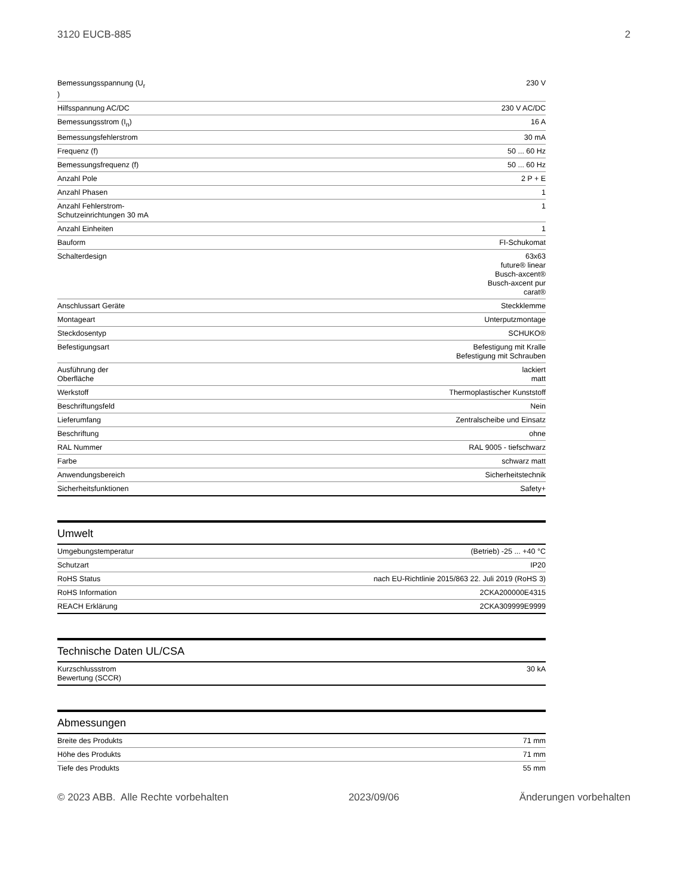3120 EUCB-885 2
| Bemessungsspannung (U<sub>r</sub> ) | 230 V |
| Hilfsspannung AC/DC | 230 V AC/DC |
| Bemessungsstrom (I<sub>n</sub>) | 16 A |
| Bemessungsfehlerstrom | 30 mA |
| Frequenz (f) | 50 ... 60 Hz |
| Bemessungsfrequenz (f) | 50 ... 60 Hz |
| Anzahl Pole | 2 P + E |
| Anzahl Phasen | 1 |
| Anzahl Fehlerstrom-Schutzeinrichtungen 30 mA | 1 |
| Anzahl Einheiten | 1 |
| Bauform | FI-Schukomat |
| Schalterdesign | 63x63 future® linear Busch-axcent® Busch-axcent pur carat® |
| Anschlussart Geräte | Steckklemme |
| Montageart | Unterputzmontage |
| Steckdosentyp | SCHUKO® |
| Befestigungsart | Befestigung mit Kralle Befestigung mit Schrauben |
| Ausführung der Oberfläche | lackiert matt |
| Werkstoff | Thermoplastischer Kunststoff |
| Beschriftungsfeld | Nein |
| Lieferumfang | Zentralscheibe und Einsatz |
| Beschriftung | ohne |
| RAL Nummer | RAL 9005 - tiefschwarz |
| Farbe | schwarz matt |
| Anwendungsbereich | Sicherheitstechnik |
| Sicherheitsfunktionen | Safety+ |
Umwelt
| Umgebungstemperatur | (Betrieb) -25 ... +40 °C |
| Schutzart | IP20 |
| RoHS Status | nach EU-Richtlinie 2015/863 22. Juli 2019 (RoHS 3) |
| RoHS Information | 2CKA200000E4315 |
| REACH Erklärung | 2CKA309999E9999 |
Technische Daten UL/CSA
| Kurzschlussstrom Bewertung (SCCR) | 30 kA |
Abmessungen
| Breite des Produkts | 71 mm |
| Höhe des Produkts | 71 mm |
| Tiefe des Produkts | 55 mm |
© 2023 ABB. Alle Rechte vorbehalten 2023/09/06 Änderungen vorbehalten